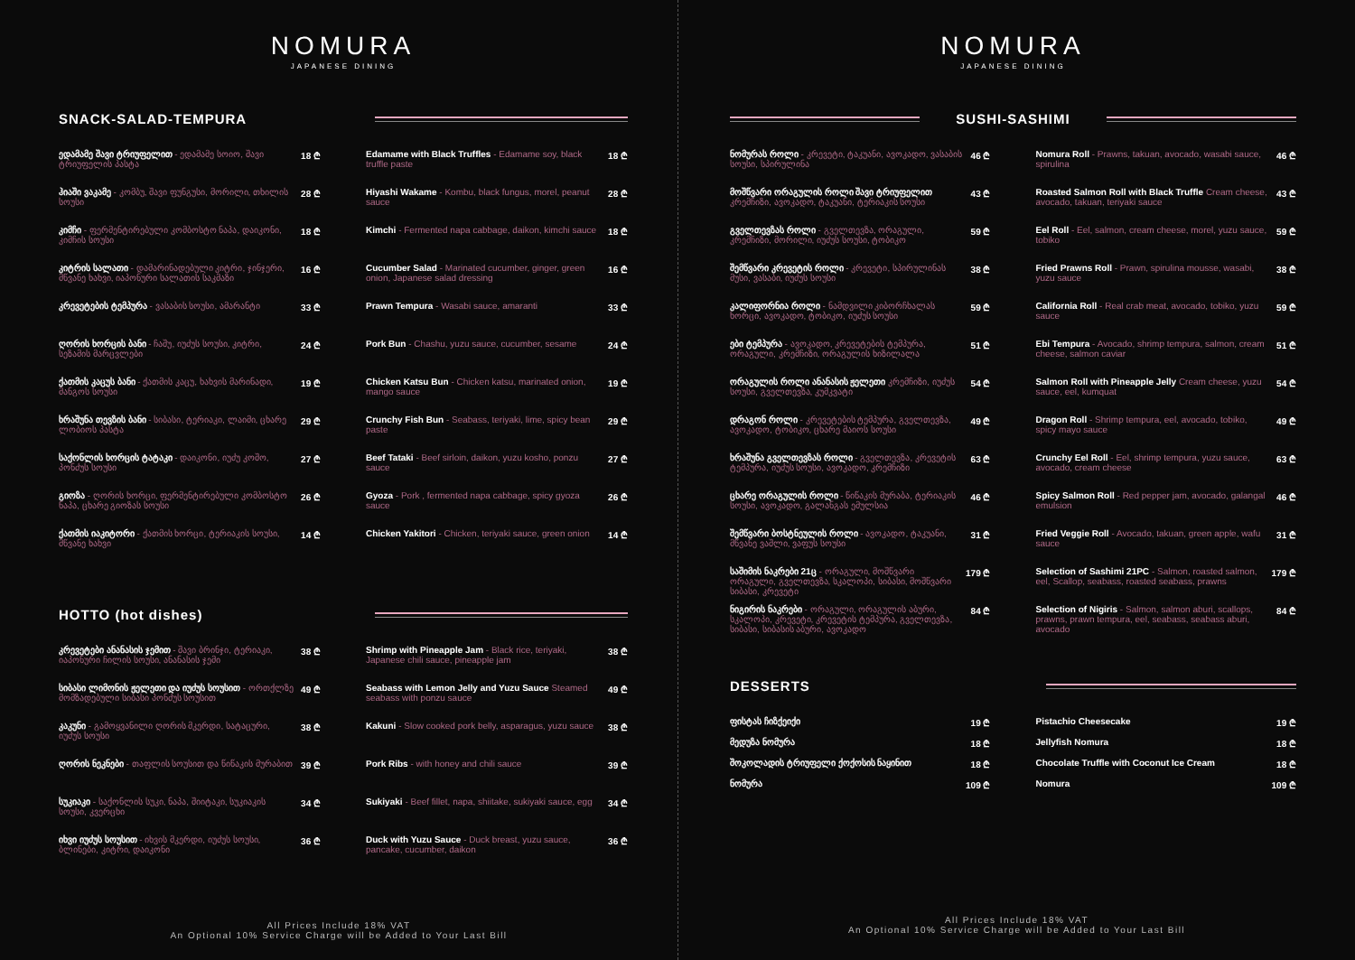NOMURA
JAPANESE DINING
SNACK-SALAD-TEMPURA
ედამამე შავი ტრიუფელით - ედამამე სოიო, შავი ტრიუფელის პასტა
18 ₾
ჰიაში ვაკამე - კომბუ, შავი ფუნგუსი, მორილი, თხილის სოუსი
28 ₾
კიმჩი - ფერმენტირებული კომბოსტო ნაპა, დაიკონი, კიმჩის სოუსი
18 ₾
კიტრის სალათი - დამარინადებული კიტრი, ჯინჯერი, მწვანე ხახვი, იაპონური სალათის საკმაზი
16 ₾
კრევეტების ტემპურა - ვასაბის სოუსი, ამარანტი
33 ₾
ღორის ხორცის ბანი - ჩაშუ, იუძუს სოუსი, კიტრი, სეზამის მარცვლები
24 ₾
ქათმის კაცუს ბანი - ქათმის კაცუ, ხახვის მარინადი, მანგოს სოუსი
19 ₾
ხრაშუნა თევზის ბანი - სიბასი, ტერიაკი, ლაიმი, ცხარე ლობიოს პასტა
29 ₾
საქონლის ხორცის ტატაკი - დაიკონი, იუძუ კოშო, პონძუს სოუსი
27 ₾
გიოზა - ღორის ხორცი, ფერმენტირებული კომბოსტო ნაპა, ცხარე გიოზას სოუსი
26 ₾
ქათმის იაკიტორი - ქათმის ხორცი, ტერიაკის სოუსი, მწვანე ხახვი
14 ₾
Edamame with Black Truffles - Edamame soy, black truffle paste
18 ₾
Hiyashi Wakame - Kombu, black fungus, morel, peanut sauce
28 ₾
Kimchi - Fermented napa cabbage, daikon, kimchi sauce
18 ₾
Cucumber Salad - Marinated cucumber, ginger, green onion, Japanese salad dressing
16 ₾
Prawn Tempura - Wasabi sauce, amaranti
33 ₾
Pork Bun - Chashu, yuzu sauce, cucumber, sesame
24 ₾
Chicken Katsu Bun - Chicken katsu, marinated onion, mango sauce
19 ₾
Crunchy Fish Bun - Seabass, teriyaki, lime, spicy bean paste
29 ₾
Beef Tataki - Beef sirloin, daikon, yuzu kosho, ponzu sauce
27 ₾
Gyoza - Pork , fermented napa cabbage, spicy gyoza sauce
26 ₾
Chicken Yakitori - Chicken, teriyaki sauce, green onion
14 ₾
HOTTO (hot dishes)
კრევეტები ანანასის ჯემით - შავი ბრინჯი, ტერიაკი, იაპონური ჩილის სოუსი, ანანასის ჯემი
38 ₾
სიბასი ლიმონის ჟელეთი და იუძუს სოუსით - ორთქლზე მომზადებული სიბასი პონძუს სოუსით
49 ₾
კაკუნი - გამოყვანილი ღორის მკერდი, სატაცური, იუძუს სოუსი
38 ₾
ღორის ნეკნები - თაფლის სოუსით და წიწაკის მურაბით
39 ₾
სუკიაკი - საქონლის სუკი, ნაპა, შიიტაკი, სუკიაკის სოუსი, კვერცხი
34 ₾
იხვი იუძუს სოუსით - იხვის მკერდი, იუძუს სოუსი, ბლინები, კიტრი, დაიკონი
36 ₾
Shrimp with Pineapple Jam - Black rice, teriyaki, Japanese chili sauce, pineapple jam
38 ₾
Seabass with Lemon Jelly and Yuzu Sauce Steamed seabass with ponzu sauce
49 ₾
Kakuni - Slow cooked pork belly, asparagus, yuzu sauce
38 ₾
Pork Ribs - with honey and chili sauce
39 ₾
Sukiyaki - Beef fillet, napa, shiitake, sukiyaki sauce, egg
34 ₾
Duck with Yuzu Sauce - Duck breast, yuzu sauce, pancake, cucumber, daikon
36 ₾
All Prices Include 18% VAT
An Optional 10% Service Charge will be Added to Your Last Bill
NOMURA
JAPANESE DINING
SUSHI-SASHIMI
ნომურას როლი - კრევეტი, ტაკუანი, ავოკადო, ვასაბის სოუსი, სპირულინა
46 ₾
მოშწვარი ორაგულის როლი შავი ტრიუფელით კრემჩიზი, ავოკადო, ტაკუანი, ტერიაკის სოუსი
43 ₾
გველთევზას როლი - გველთევზა, ორაგული, კრემჩიზი, მორილი, იუძუს სოუსი, ტობიკო
59 ₾
შემწვარი კრევეტის როლი - კრევეტი, სპირულინას მუსი, ვასაბი, იუძუს სოუსი
38 ₾
კალიფორნია როლი - ნამდვილი კიბორჩხალას ხორცი, ავოკადო, ტობიკო, იუძუს სოუსი
59 ₾
ები ტემპურა - ავოკადო, კრევეტების ტემპურა, ორაგული, კრემჩიზი, ორაგულის ხიზილალა
51 ₾
ორაგულის როლი ანანასის ჟელეთი კრემჩიზი, იუძუს სოუსი, გველთევზა, კუმკვატი
54 ₾
დრაგონ როლი - კრევეტების ტემპურა, გველთევზა, ავოკადო, ტობიკო, ცხარე მაიოს სოუსი
49 ₾
ხრაშუნა გველთევზას როლი - გველთევზა, კრევეტის ტემპურა, იუძუს სოუსი, ავოკადო, კრემჩიზი
63 ₾
ცხარე ორაგულის როლი - წიწაკის მურაბა, ტერიაკის სოუსი, ავოკადო, გალანგას ემულსია
46 ₾
შემწვარი ბოსტნეულის როლი - ავოკადო, ტაკუანი, მწვანე ვაშლი, ვაფუს სოუსი
31 ₾
საშიმის ნაკრები 21ც - ორაგული, მოშწვარი ორაგული, გველთევზა, სკალოპი, სიბასი, მოშწვარი სიბასი, კრევეტი
179 ₾
ნიგირის ნაკრები - ორაგული, ორაგულის აბური, სკალოპი, კრევეტი, კრევეტის ტემპურა, გველთევზა, სიბასი, სიბასის აბური, ავოკადო
84 ₾
Nomura Roll - Prawns, takuan, avocado, wasabi sauce, spirulina
46 ₾
Roasted Salmon Roll with Black Truffle Cream cheese, avocado, takuan, teriyaki sauce
43 ₾
Eel Roll - Eel, salmon, cream cheese, morel, yuzu sauce, tobiko
59 ₾
Fried Prawns Roll - Prawn, spirulina mousse, wasabi, yuzu sauce
38 ₾
California Roll - Real crab meat, avocado, tobiko, yuzu sauce
59 ₾
Ebi Tempura - Avocado, shrimp tempura, salmon, cream cheese, salmon caviar
51 ₾
Salmon Roll with Pineapple Jelly Cream cheese, yuzu sauce, eel, kumquat
54 ₾
Dragon Roll - Shrimp tempura, eel, avocado, tobiko, spicy mayo sauce
49 ₾
Crunchy Eel Roll - Eel, shrimp tempura, yuzu sauce, avocado, cream cheese
63 ₾
Spicy Salmon Roll - Red pepper jam, avocado, galangal emulsion
46 ₾
Fried Veggie Roll - Avocado, takuan, green apple, wafu sauce
31 ₾
Selection of Sashimi 21PC - Salmon, roasted salmon, eel, Scallop, seabass, roasted seabass, prawns
179 ₾
Selection of Nigiris - Salmon, salmon aburi, scallops, prawns, prawn tempura, eel, seabass, seabass aburi, avocado
84 ₾
DESSERTS
ფისტას ჩიზქეიქი 19 ₾
მედუზა ნომურა 18 ₾
შოკოლადის ტრიუფელი ქოქოსის ნაყინით
18 ₾
ნომურა 109 ₾
Pistachio Cheesecake 19 ₾
Jellyfish Nomura 18 ₾
Chocolate Truffle with Coconut Ice Cream
18 ₾
Nomura 109 ₾
All Prices Include 18% VAT
An Optional 10% Service Charge will be Added to Your Last Bill